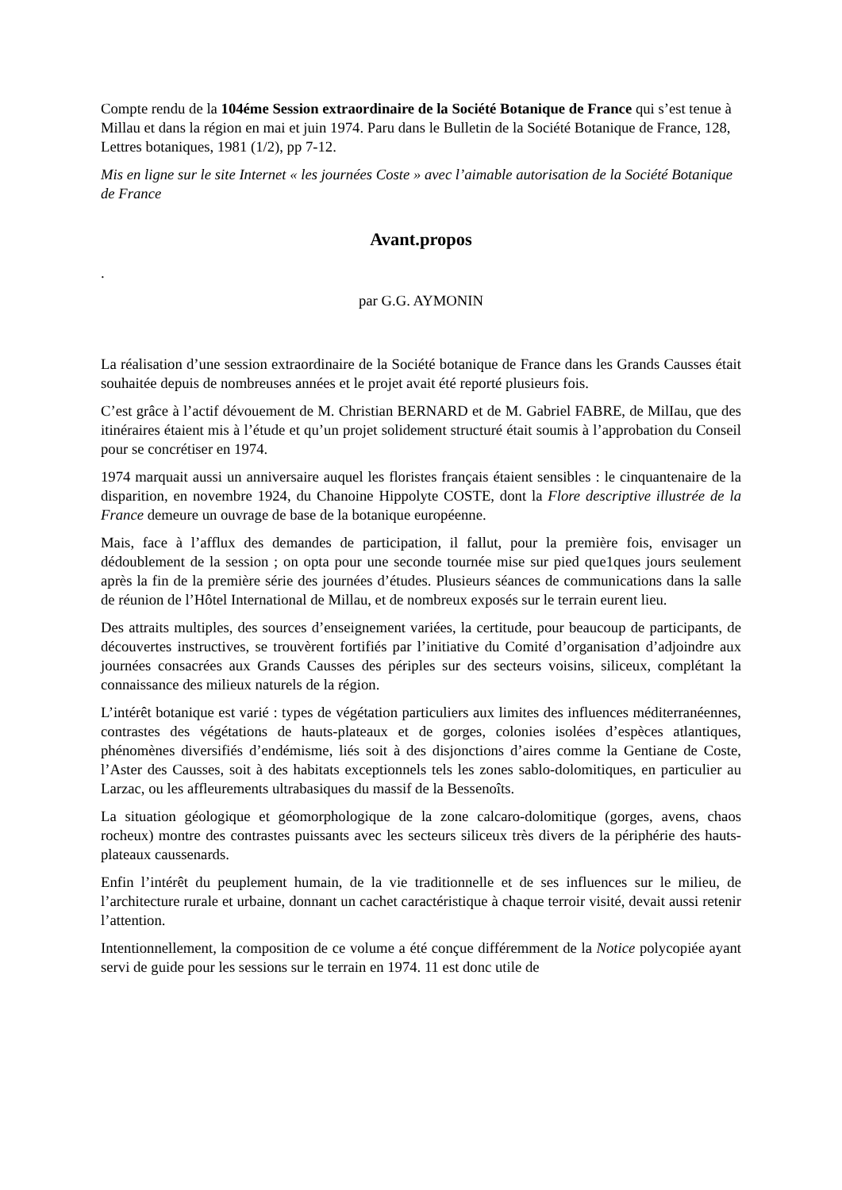Compte rendu de la 104éme Session extraordinaire de la Société Botanique de France qui s’est tenue à Millau et dans la région en mai et juin 1974. Paru dans le Bulletin de la Société Botanique de France, 128, Lettres botaniques, 1981 (1/2), pp 7-12.
Mis en ligne sur le site Internet « les journées Coste » avec l’aimable autorisation de la Société Botanique de France
Avant.propos
.
par G.G. AYMONIN
La réalisation d’une session extraordinaire de la Société botanique de France dans les Grands Causses était souhaitée depuis de nombreuses années et le projet avait été reporté plusieurs fois.
C’est grâce à l’actif dévouement de M. Christian BERNARD et de M. Gabriel FABRE, de MilIau, que des itinéraires étaient mis à l’étude et qu’un projet solidement structuré était soumis à l’approbation du Conseil pour se concrétiser en 1974.
1974 marquait aussi un anniversaire auquel les floristes français étaient sensibles : le cinquantenaire de la disparition, en novembre 1924, du Chanoine Hippolyte COSTE, dont la Flore descriptive illustrée de la France demeure un ouvrage de base de la botanique européenne.
Mais, face à l’afflux des demandes de participation, il fallut, pour la première fois, envisager un dédoublement de la session ; on opta pour une seconde tournée mise sur pied que1ques jours seulement après la fin de la première série des journées d’études. Plusieurs séances de communications dans la salle de réunion de l’Hôtel International de Millau, et de nombreux exposés sur le terrain eurent lieu.
Des attraits multiples, des sources d’enseignement variées, la certitude, pour beaucoup de participants, de découvertes instructives, se trouvèrent fortifiés par l’initiative du Comité d’organisation d’adjoindre aux journées consacrées aux Grands Causses des périples sur des secteurs voisins, siliceux, complétant la connaissance des milieux naturels de la région.
L’intérêt botanique est varié : types de végétation particuliers aux limites des influences méditerranéennes, contrastes des végétations de hauts-plateaux et de gorges, colonies isolées d’espèces atlantiques, phénomènes diversifiés d’endémisme, liés soit à des disjonctions d’aires comme la Gentiane de Coste, l’Aster des Causses, soit à des habitats exceptionnels tels les zones sablo-dolomitiques, en particulier au Larzac, ou les affleurements ultrabasiques du massif de la Bessenoîts.
La situation géologique et géomorphologique de la zone calcaro-dolomitique (gorges, avens, chaos rocheux) montre des contrastes puissants avec les secteurs siliceux très divers de la périphérie des hauts- plateaux caussenards.
Enfin l’intérêt du peuplement humain, de la vie traditionnelle et de ses influences sur le milieu, de l’architecture rurale et urbaine, donnant un cachet caractéristique à chaque terroir visité, devait aussi retenir l’attention.
Intentionnellement, la composition de ce volume a été conçue différemment de la Notice polycopiée ayant servi de guide pour les sessions sur le terrain en 1974. 11 est donc utile de